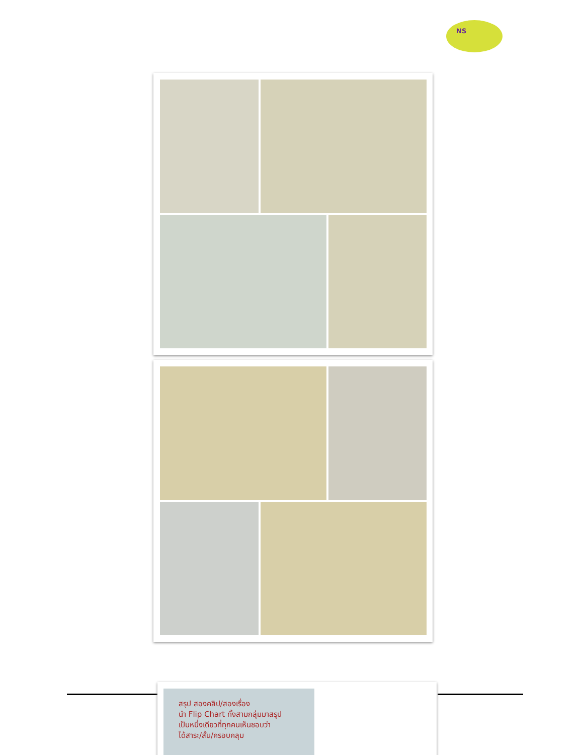NS
สรุป สองคลิป/สองเรื่อง
นำ Flip Chart ทั้งสามกลุ่มมาสรุป
เป็นหนึ่งเดียวที่ทุกคนเห็นชอบว่า
ได้สาระ/สั้น/ครอบคลุม